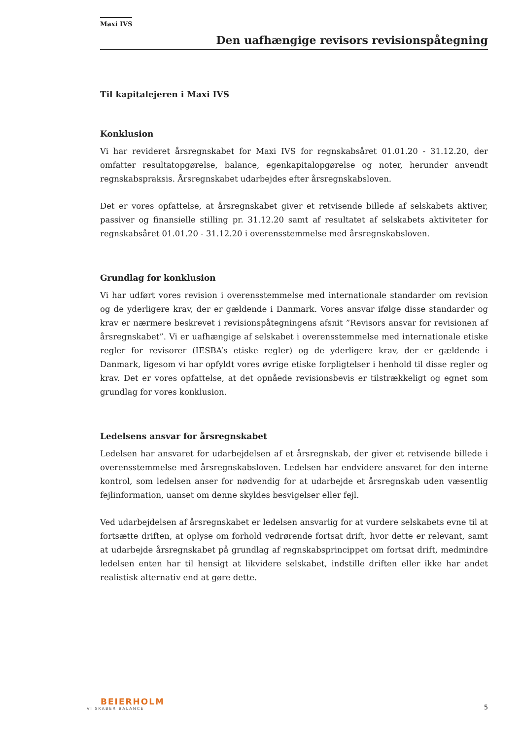Maxi IVS
Den uafhængige revisors revisionspåtegning
Til kapitalejeren i Maxi IVS
Konklusion
Vi har revideret årsregnskabet for Maxi IVS for regnskabsåret 01.01.20 - 31.12.20, der omfatter resultatopgørelse, balance, egenkapitalopgørelse og noter, herunder anvendt regnskabspraksis. Årsregnskabet udarbejdes efter årsregnskabsloven.
Det er vores opfattelse, at årsregnskabet giver et retvisende billede af selskabets aktiver, passiver og finansielle stilling pr. 31.12.20 samt af resultatet af selskabets aktiviteter for regnskabsåret 01.01.20 - 31.12.20 i overensstemmelse med årsregnskabsloven.
Grundlag for konklusion
Vi har udført vores revision i overensstemmelse med internationale standarder om revision og de yderligere krav, der er gældende i Danmark. Vores ansvar ifølge disse standarder og krav er nærmere beskrevet i revisionspåtegningens afsnit ”Revisors ansvar for revisionen af årsregnskabet”. Vi er uafhængige af selskabet i overensstemmelse med internationale etiske regler for revisorer (IESBA’s etiske regler) og de yderligere krav, der er gældende i Danmark, ligesom vi har opfyldt vores øvrige etiske forpligtelser i henhold til disse regler og krav. Det er vores opfattelse, at det opnåede revisionsbevis er tilstrækkeligt og egnet som grundlag for vores konklusion.
Ledelsens ansvar for årsregnskabet
Ledelsen har ansvaret for udarbejdelsen af et årsregnskab, der giver et retvisende billede i overensstemmelse med årsregnskabsloven. Ledelsen har endvidere ansvaret for den interne kontrol, som ledelsen anser for nødvendig for at udarbejde et årsregnskab uden væsentlig fejlinformation, uanset om denne skyldes besvigelser eller fejl.
Ved udarbejdelsen af årsregnskabet er ledelsen ansvarlig for at vurdere selskabets evne til at fortsætte driften, at oplyse om forhold vedrørende fortsat drift, hvor dette er relevant, samt at udarbejde årsregnskabet på grundlag af regnskabsprincippet om fortsat drift, medmindre ledelsen enten har til hensigt at likvidere selskabet, indstille driften eller ikke har andet realistisk alternativ end at gøre dette.
BEIERHOLM
VI SKABER BALANCE
5